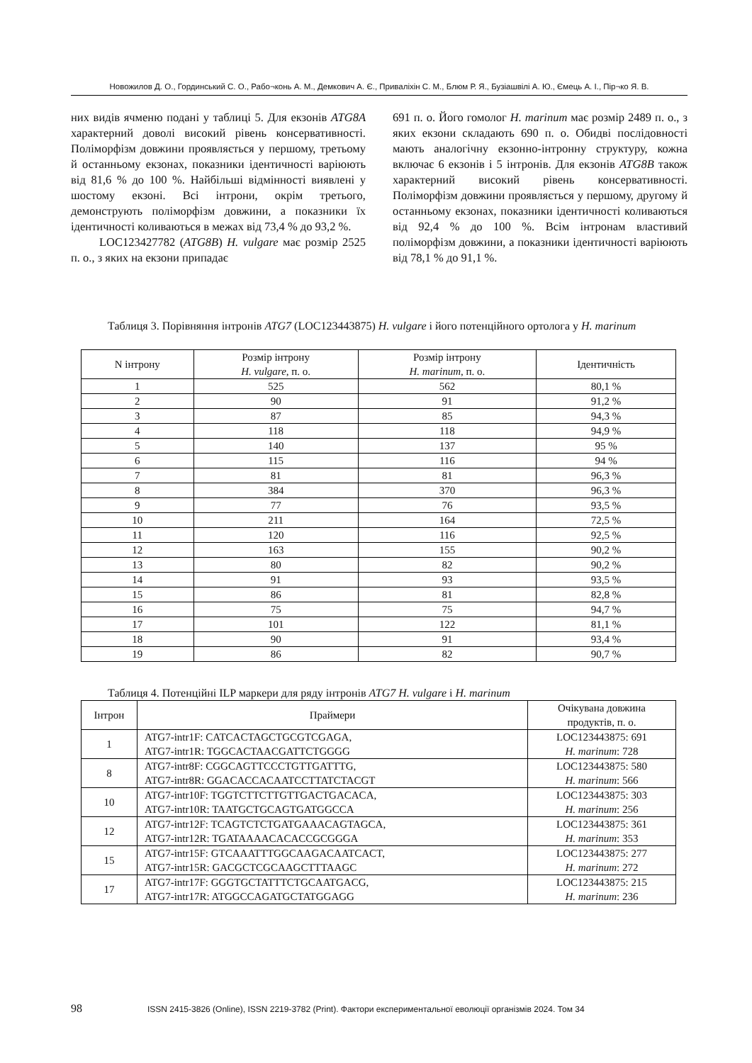Новожилов Д. О., Гординський С. О., Рабо¬конь А. М., Демкович А. Є., Приваліхін С. М., Блюм Р. Я., Бузіашвілі А. Ю., Ємець А. І., Пір¬ко Я. В.
них видів ячменю подані у таблиці 5. Для екзонів ATG8A характерний доволі високий рівень консервативності. Поліморфізм довжини проявляється у першому, третьому й останньому екзонах, показники ідентичності варіюють від 81,6 % до 100 %. Найбільші відмінності виявлені у шостому екзоні. Всі інтрони, окрім третього, демонструють поліморфізм довжини, а показники їх ідентичності коливаються в межах від 73,4 % до 93,2 %.
LOC123427782 (ATG8B) H. vulgare має розмір 2525 п. о., з яких на екзони припадає
691 п. о. Його гомолог H. marinum має розмір 2489 п. о., з яких екзони складають 690 п. о. Обидві послідовності мають аналогічну екзонно-інтронну структуру, кожна включає 6 екзонів і 5 інтронів. Для екзонів ATG8B також характерний високий рівень консервативності. Поліморфізм довжини проявляється у першому, другому й останньому екзонах, показники ідентичності коливаються від 92,4 % до 100 %. Всім інтронам властивий поліморфізм довжини, а показники ідентичності варіюють від 78,1 % до 91,1 %.
Таблиця 3. Порівняння інтронів ATG7 (LOC123443875) H. vulgare і його потенційного ортолога у H. marinum
| N інтрону | Розмір інтрону H. vulgare , п. о. | Розмір інтрону H. marinum , п. о. | Ідентичність |
| --- | --- | --- | --- |
| 1 | 525 | 562 | 80,1 % |
| 2 | 90 | 91 | 91,2 % |
| 3 | 87 | 85 | 94,3 % |
| 4 | 118 | 118 | 94,9 % |
| 5 | 140 | 137 | 95 % |
| 6 | 115 | 116 | 94 % |
| 7 | 81 | 81 | 96,3 % |
| 8 | 384 | 370 | 96,3 % |
| 9 | 77 | 76 | 93,5 % |
| 10 | 211 | 164 | 72,5 % |
| 11 | 120 | 116 | 92,5 % |
| 12 | 163 | 155 | 90,2 % |
| 13 | 80 | 82 | 90,2 % |
| 14 | 91 | 93 | 93,5 % |
| 15 | 86 | 81 | 82,8 % |
| 16 | 75 | 75 | 94,7 % |
| 17 | 101 | 122 | 81,1 % |
| 18 | 90 | 91 | 93,4 % |
| 19 | 86 | 82 | 90,7 % |
Таблиця 4. Потенційні ILP маркери для ряду інтронів ATG7 H. vulgare і H. marinum
| Інтрон | Праймери | Очікувана довжина продуктів, п. о. |
| --- | --- | --- |
| 1 | ATG7-intr1F: CATCACTAGCTGCGTCGAGA, ATG7-intr1R: TGGCACTAACGATTCTGGGG | LOC123443875: 691 H. marinum : 728 |
| 8 | ATG7-intr8F: CGGCAGTTCCCTGTTGATTTG, ATG7-intr8R: GGACACCACAATCCTTATCTACGT | LOC123443875: 580 H. marinum : 566 |
| 10 | ATG7-intr10F: TGGTCTTCTTGTTGACTGACACA, ATG7-intr10R: TAATGCTGCAGTGATGGCCA | LOC123443875: 303 H. marinum : 256 |
| 12 | ATG7-intr12F: TCAGTCTCTGATGAAACAGTAGCA, ATG7-intr12R: TGATAAAACACACCGCGGGA | LOC123443875: 361 H. marinum : 353 |
| 15 | ATG7-intr15F: GTCAAATTTGGCAAGACAATCACT, ATG7-intr15R: GACGCTCGCAAGCTTTAAGC | LOC123443875: 277 H. marinum : 272 |
| 17 | ATG7-intr17F: GGGTGCTATTTCTGCAATGACG, ATG7-intr17R: ATGGCCAGATGCTATGGAGG | LOC123443875: 215 H. marinum : 236 |
98 ISSN 2415-3826 (Online), ISSN 2219-3782 (Print). Фактори експериментальної еволюції організмів 2024. Том 34